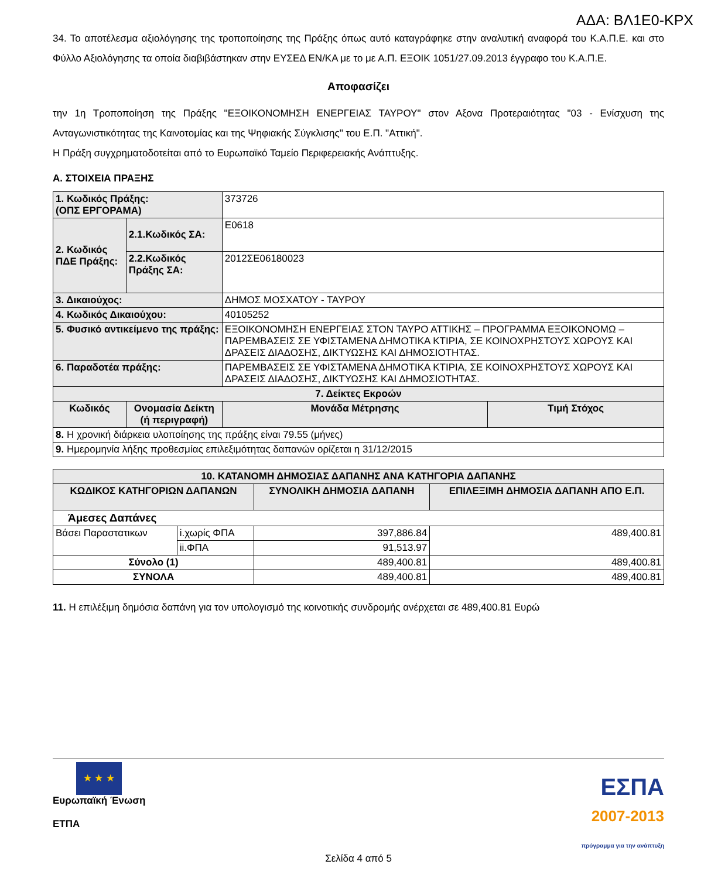ΑΔΑ: ΒΛ1Ε0-ΚΡΧ
34. Το αποτέλεσμα αξιολόγησης της τροποποίησης της Πράξης όπως αυτό καταγράφηκε στην αναλυτική αναφορά του Κ.Α.Π.Ε. και στο Φύλλο Αξιολόγησης τα οποία διαβιβάστηκαν στην ΕΥΣΕΔ ΕΝ/ΚΑ με το με Α.Π. ΕΞΟΙΚ 1051/27.09.2013 έγγραφο του Κ.Α.Π.Ε.
Αποφασίζει
την 1η Τροποποίηση της Πράξης "ΕΞΟΙΚΟΝΟΜΗΣΗ ΕΝΕΡΓΕΙΑΣ ΤΑΥΡΟΥ" στον Αξονα Προτεραιότητας "03 - Ενίσχυση της Ανταγωνιστικότητας της Καινοτομίας και της Ψηφιακής Σύγκλισης" του Ε.Π. "Αττική".
Η Πράξη συγχρηματοδοτείται από το Ευρωπαϊκό Ταμείο Περιφερειακής Ανάπτυξης.
Α. ΣΤΟΙΧΕΙΑ ΠΡΑΞΗΣ
| 1. Κωδικός Πράξης: (ΟΠΣ ΕΡΓΟΡΑΜΑ) | | 373726 | | |
| 2. Κωδικός ΠΔΕ Πράξης: | 2.1.Κωδικός ΣΑ: | Ε0618 | | |
| | 2.2.Κωδικός Πράξης ΣΑ: | 2012ΣΕ06180023 | | |
| 3. Δικαιούχος: | | ΔΗΜΟΣ ΜΟΣΧΑΤΟΥ - ΤΑΥΡΟΥ | | |
| 4. Κωδικός Δικαιούχου: | | 40105252 | | |
| 5. Φυσικό αντικείμενο της πράξης: | | ΕΞΟΙΚΟΝΟΜΗΣΗ ΕΝΕΡΓΕΙΑΣ ΣΤΟΝ ΤΑΥΡΟ ΑΤΤΙΚΗΣ – ΠΡΟΓΡΑΜΜΑ ΕΞΟΙΚΟΝΟΜΩ – ΠΑΡΕΜΒΑΣΕΙΣ ΣΕ ΥΦΙΣΤΑΜΕΝΑ ΔΗΜΟΤΙΚΑ ΚΤΙΡΙΑ, ΣΕ ΚΟΙΝΟΧΡΗΣΤΟΥΣ ΧΩΡΟΥΣ ΚΑΙ ΔΡΑΣΕΙΣ ΔΙΑΔΟΣΗΣ, ΔΙΚΤΥΩΣΗΣ ΚΑΙ ΔΗΜΟΣΙΟΤΗΤΑΣ. | | |
| 6. Παραδοτέα πράξης: | | ΠΑΡΕΜΒΑΣΕΙΣ ΣΕ ΥΦΙΣΤΑΜΕΝΑ ΔΗΜΟΤΙΚΑ ΚΤΙΡΙΑ, ΣΕ ΚΟΙΝΟΧΡΗΣΤΟΥΣ ΧΩΡΟΥΣ ΚΑΙ ΔΡΑΣΕΙΣ ΔΙΑΔΟΣΗΣ, ΔΙΚΤΥΩΣΗΣ ΚΑΙ ΔΗΜΟΣΙΟΤΗΤΑΣ. | | |
| 7. Δείκτες Εκροών | | | | |
| Κωδικός | Ονομασία Δείκτη (ή περιγραφή) | | Μονάδα Μέτρησης | Τιμή Στόχος |
| 8. Η χρονική διάρκεια υλοποίησης της πράξης είναι 79.55 (μήνες) | | | | |
| 9. Ημερομηνία λήξης προθεσμίας επιλεξιμότητας δαπανών ορίζεται η 31/12/2015 | | | | |
| 10. ΚΑΤΑΝΟΜΗ ΔΗΜΟΣΙΑΣ ΔΑΠΑΝΗΣ ΑΝΑ ΚΑΤΗΓΟΡΙΑ ΔΑΠΑΝΗΣ | | | |
| ΚΩΔΙΚΟΣ ΚΑΤΗΓΟΡΙΩΝ ΔΑΠΑΝΩΝ | | ΣΥΝΟΛΙΚΗ ΔΗΜΟΣΙΑ ΔΑΠΑΝΗ | ΕΠΙΛΕΞΙΜΗ ΔΗΜΟΣΙΑ ΔΑΠΑΝΗ ΑΠΟ Ε.Π. |
| Άμεσες Δαπάνες | | | |
| Βάσει Παραστατικων | i.χωρίς ΦΠΑ | 397,886.84 | 489,400.81 |
| | ii.ΦΠΑ | 91,513.97 | |
| Σύνολο (1) | | 489,400.81 | 489,400.81 |
| ΣΥΝΟΛΑ | | 489,400.81 | 489,400.81 |
11. Η επιλέξιμη δημόσια δαπάνη για τον υπολογισμό της κοινοτικής συνδρομής ανέρχεται σε 489,400.81 Ευρώ
★ ★ ★
Ευρωπαϊκή Ένωση
ΕΤΠΑ
ΕΣΠΑ
2007-2013
πρόγραμμα για την ανάπτυξη
Σελίδα 4 από 5